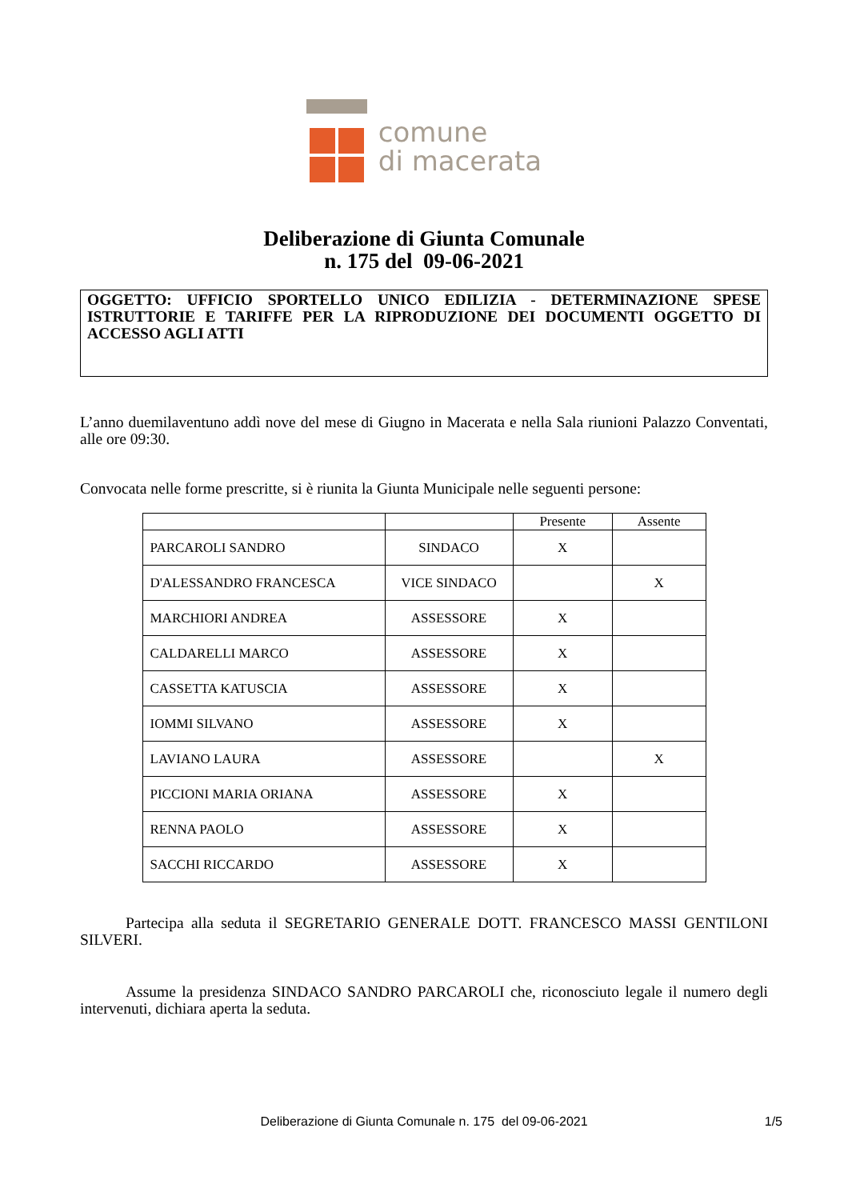comune
di macerata
Deliberazione di Giunta Comunale
n. 175 del 09-06-2021
OGGETTO: UFFICIO SPORTELLO UNICO EDILIZIA - DETERMINAZIONE SPESE ISTRUTTORIE E TARIFFE PER LA RIPRODUZIONE DEI DOCUMENTI OGGETTO DI ACCESSO AGLI ATTI
L’anno duemilaventuno addì nove del mese di Giugno in Macerata e nella Sala riunioni Palazzo Conventati, alle ore 09:30.
Convocata nelle forme prescritte, si è riunita la Giunta Municipale nelle seguenti persone:
| | | Presente | Assente |
| --- | --- | --- | --- |
| PARCAROLI SANDRO | SINDACO | X | |
| D'ALESSANDRO FRANCESCA | VICE SINDACO | | X |
| MARCHIORI ANDREA | ASSESSORE | X | |
| CALDARELLI MARCO | ASSESSORE | X | |
| CASSETTA KATUSCIA | ASSESSORE | X | |
| IOMMI SILVANO | ASSESSORE | X | |
| LAVIANO LAURA | ASSESSORE | | X |
| PICCIONI MARIA ORIANA | ASSESSORE | X | |
| RENNA PAOLO | ASSESSORE | X | |
| SACCHI RICCARDO | ASSESSORE | X | |
Partecipa alla seduta il SEGRETARIO GENERALE DOTT. FRANCESCO MASSI GENTILONI SILVERI.
Assume la presidenza SINDACO SANDRO PARCAROLI che, riconosciuto legale il numero degli intervenuti, dichiara aperta la seduta.
Deliberazione di Giunta Comunale n. 175 del 09-06-2021 1/5